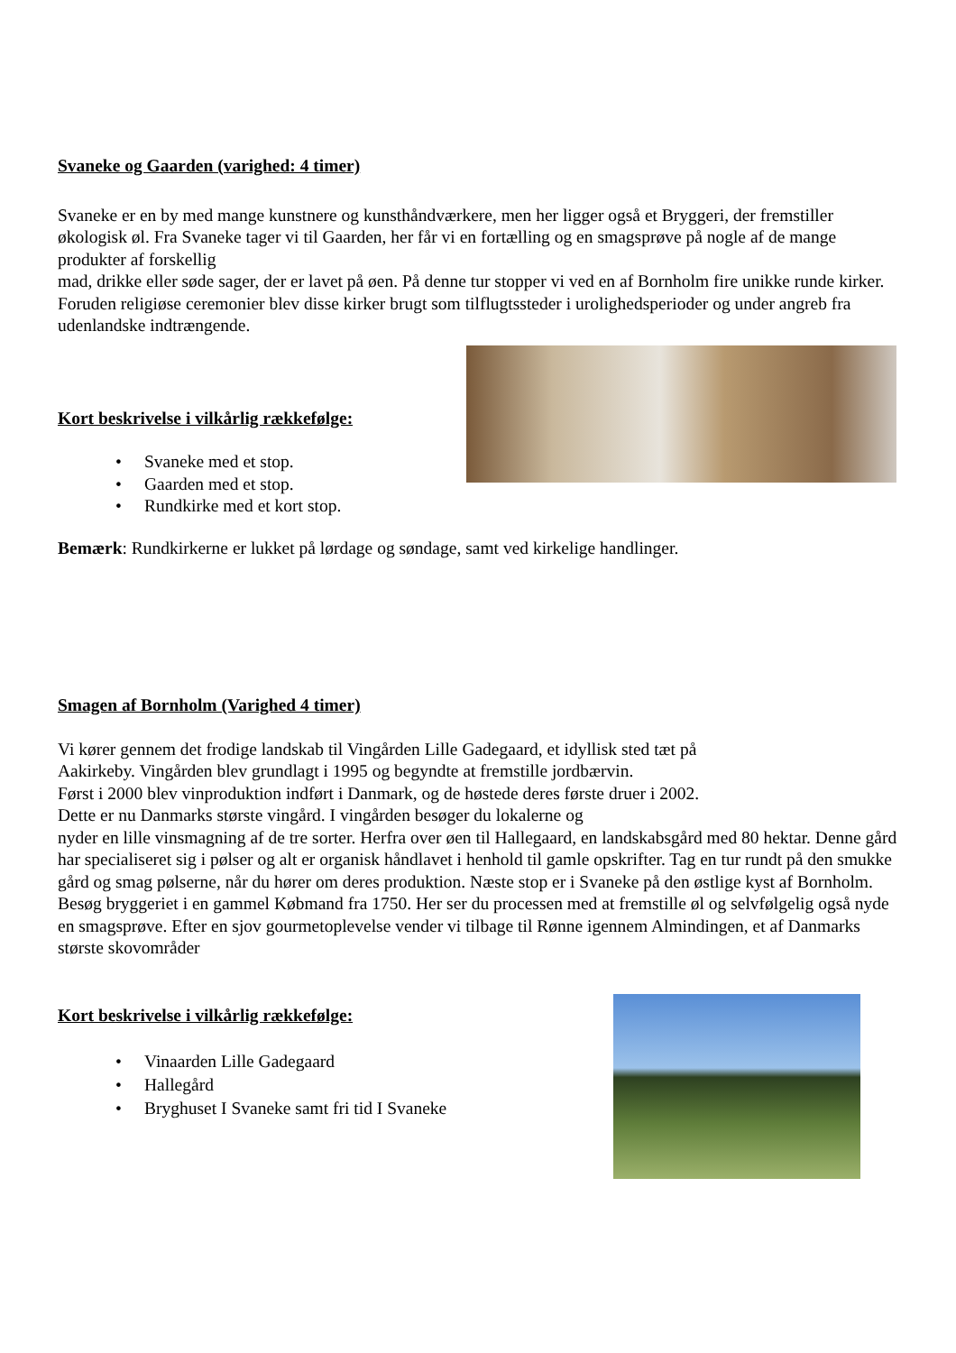Svaneke og Gaarden (varighed: 4 timer)
Svaneke er en by med mange kunstnere og kunsthåndværkere, men her ligger også et Bryggeri, der fremstiller økologisk øl. Fra Svaneke tager vi til Gaarden, her får vi en fortælling og en smagsprøve på nogle af de mange produkter af forskellig
mad, drikke eller søde sager, der er lavet på øen. På denne tur stopper vi ved en af Bornholm fire unikke runde kirker. Foruden religiøse ceremonier blev disse kirker brugt som tilflugtssteder i urolighedsperioder og under angreb fra udenlandske indtrængende.
Kort beskrivelse i vilkårlig rækkefølge:
• Svaneke med et stop.
• Gaarden med et stop.
• Rundkirke med et kort stop.
Bemærk: Rundkirkerne er lukket på lørdage og søndage, samt ved kirkelige handlinger.
Smagen af Bornholm (Varighed 4 timer)
Vi kører gennem det frodige landskab til Vingården Lille Gadegaard, et idyllisk sted tæt på
Aakirkeby. Vingården blev grundlagt i 1995 og begyndte at fremstille jordbærvin.
Først i 2000 blev vinproduktion indført i Danmark, og de høstede deres første druer i 2002.
Dette er nu Danmarks største vingård. I vingården besøger du lokalerne og
nyder en lille vinsmagning af de tre sorter. Herfra over øen til Hallegaard, en landskabsgård med 80 hektar. Denne gård har specialiseret sig i pølser og alt er organisk håndlavet i henhold til gamle opskrifter. Tag en tur rundt på den smukke gård og smag pølserne, når du hører om deres produktion. Næste stop er i Svaneke på den østlige kyst af Bornholm. Besøg bryggeriet i en gammel Købmand fra 1750. Her ser du processen med at fremstille øl og selvfølgelig også nyde en smagsprøve. Efter en sjov gourmetoplevelse vender vi tilbage til Rønne igennem Almindingen, et af Danmarks største skovområder
Kort beskrivelse i vilkårlig rækkefølge:
• Vinaarden Lille Gadegaard
• Hallegård
• Bryghuset I Svaneke samt fri tid I Svaneke